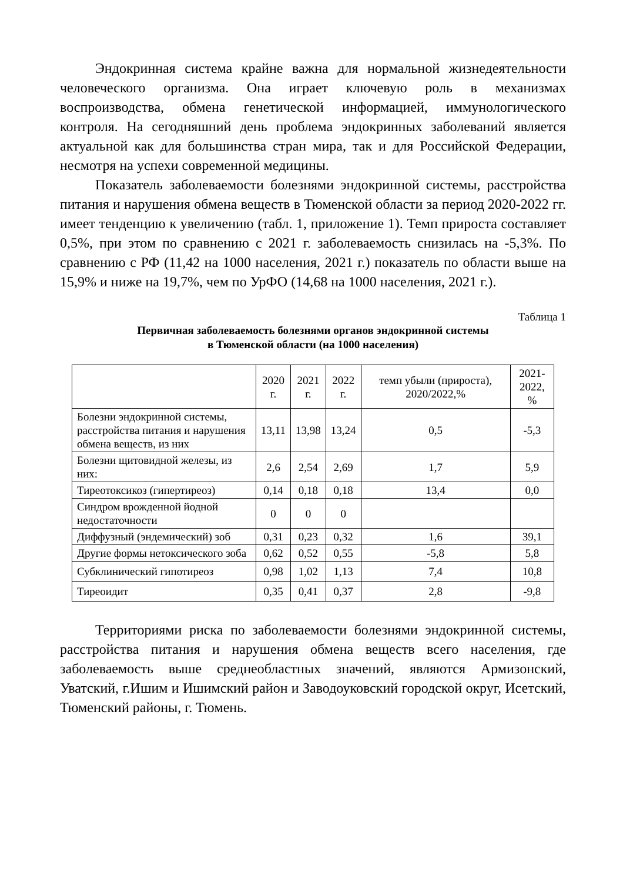Эндокринная система крайне важна для нормальной жизнедеятельности человеческого организма. Она играет ключевую роль в механизмах воспроизводства, обмена генетической информацией, иммунологического контроля. На сегодняшний день проблема эндокринных заболеваний является актуальной как для большинства стран мира, так и для Российской Федерации, несмотря на успехи современной медицины.
Показатель заболеваемости болезнями эндокринной системы, расстройства питания и нарушения обмена веществ в Тюменской области за период 2020-2022 гг. имеет тенденцию к увеличению (табл. 1, приложение 1). Темп прироста составляет 0,5%, при этом по сравнению с 2021 г. заболеваемость снизилась на -5,3%. По сравнению с РФ (11,42 на 1000 населения, 2021 г.) показатель по области выше на 15,9% и ниже на 19,7%, чем по УрФО (14,68 на 1000 населения, 2021 г.).
Таблица 1
Первичная заболеваемость болезнями органов эндокринной системы
в Тюменской области (на 1000 населения)
| | 2020 г. | 2021 г. | 2022 г. | темп убыли (прироста), 2020/2022,% | 2021- 2022, % |
| --- | --- | --- | --- | --- | --- |
| Болезни эндокринной системы, расстройства питания и нарушения обмена веществ, из них | 13,11 | 13,98 | 13,24 | 0,5 | -5,3 |
| Болезни щитовидной железы, из них: | 2,6 | 2,54 | 2,69 | 1,7 | 5,9 |
| Тиреотоксикоз (гипертиреоз) | 0,14 | 0,18 | 0,18 | 13,4 | 0,0 |
| Синдром врожденной йодной недостаточности | 0 | 0 | 0 | | |
| Диффузный (эндемический) зоб | 0,31 | 0,23 | 0,32 | 1,6 | 39,1 |
| Другие формы нетоксического зоба | 0,62 | 0,52 | 0,55 | -5,8 | 5,8 |
| Субклинический гипотиреоз | 0,98 | 1,02 | 1,13 | 7,4 | 10,8 |
| Тиреоидит | 0,35 | 0,41 | 0,37 | 2,8 | -9,8 |
Территориями риска по заболеваемости болезнями эндокринной системы, расстройства питания и нарушения обмена веществ всего населения, где заболеваемость выше среднеобластных значений, являются Армизонский, Уватский, г.Ишим и Ишимский район и Заводоуковский городской округ, Исетский, Тюменский районы, г. Тюмень.